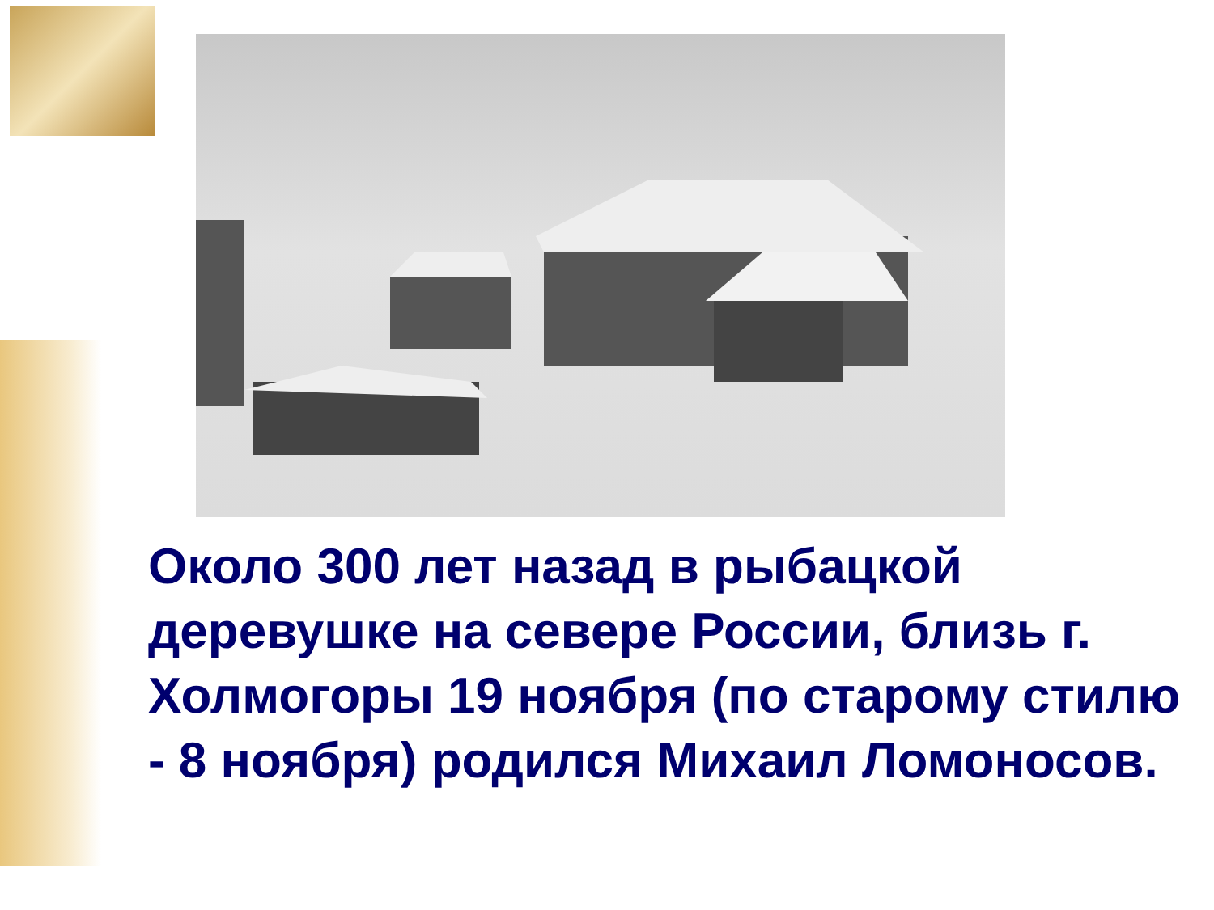Около 300 лет назад в рыбацкой деревушке на севере России, близь г. Холмогоры 19 ноября (по старому стилю - 8 ноября) родился Михаил Ломоносов.